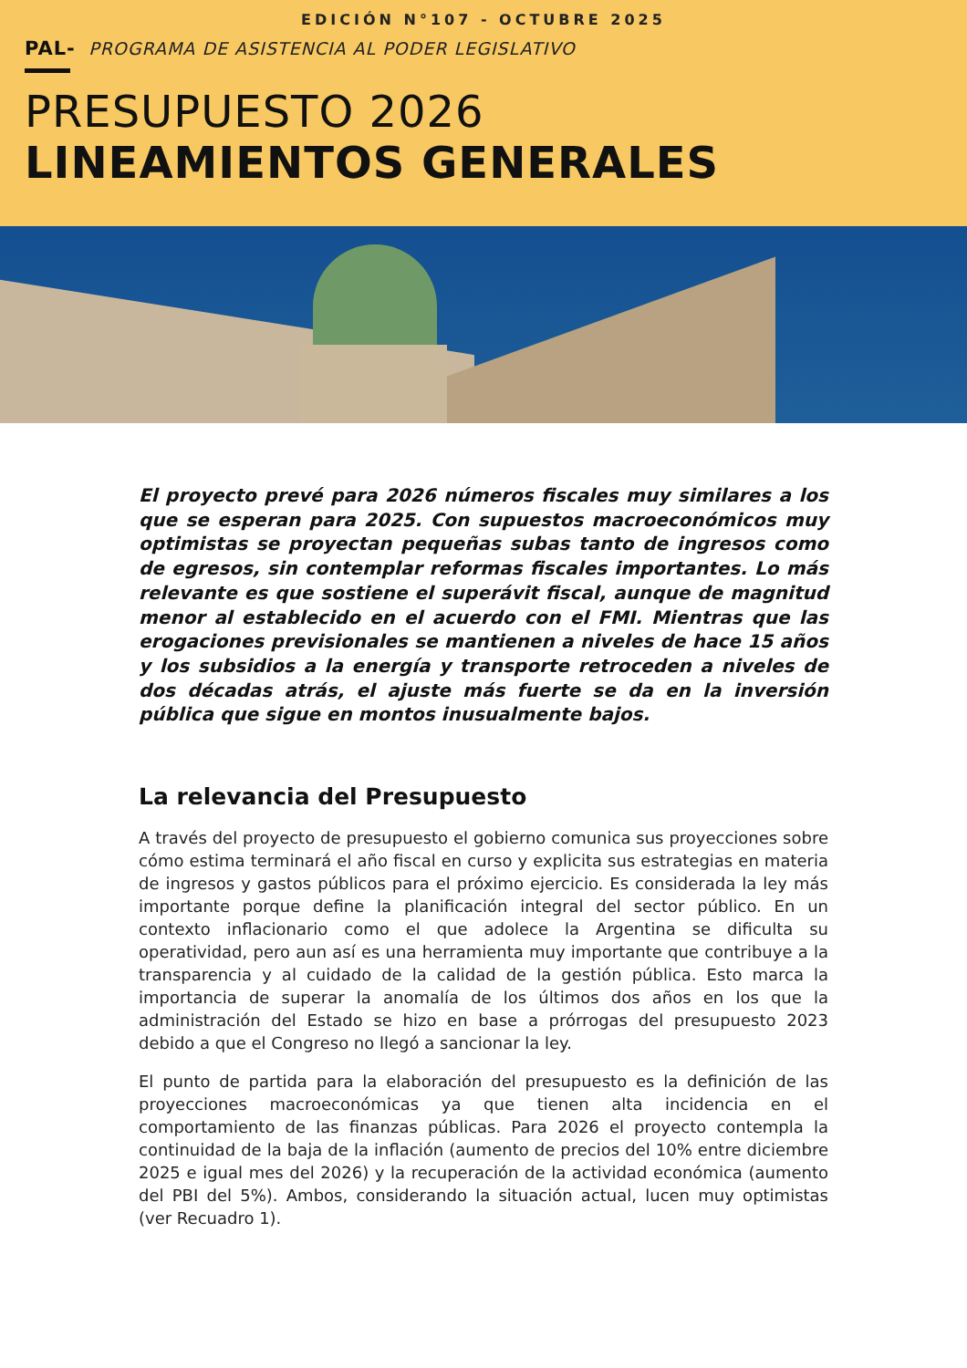EDICIÓN N°107 - OCTUBRE 2025
PAL- PROGRAMA DE ASISTENCIA AL PODER LEGISLATIVO
PRESUPUESTO 2026
LINEAMIENTOS GENERALES
El proyecto prevé para 2026 números fiscales muy similares a los que se esperan para 2025. Con supuestos macroeconómicos muy optimistas se proyectan pequeñas subas tanto de ingresos como de egresos, sin contemplar reformas fiscales importantes. Lo más relevante es que sostiene el superávit fiscal, aunque de magnitud menor al establecido en el acuerdo con el FMI. Mientras que las erogaciones previsionales se mantienen a niveles de hace 15 años y los subsidios a la energía y transporte retroceden a niveles de dos décadas atrás, el ajuste más fuerte se da en la inversión pública que sigue en montos inusualmente bajos.
La relevancia del Presupuesto
A través del proyecto de presupuesto el gobierno comunica sus proyecciones sobre cómo estima terminará el año fiscal en curso y explicita sus estrategias en materia de ingresos y gastos públicos para el próximo ejercicio. Es considerada la ley más importante porque define la planificación integral del sector público. En un contexto inflacionario como el que adolece la Argentina se dificulta su operatividad, pero aun así es una herramienta muy importante que contribuye a la transparencia y al cuidado de la calidad de la gestión pública. Esto marca la importancia de superar la anomalía de los últimos dos años en los que la administración del Estado se hizo en base a prórrogas del presupuesto 2023 debido a que el Congreso no llegó a sancionar la ley.
El punto de partida para la elaboración del presupuesto es la definición de las proyecciones macroeconómicas ya que tienen alta incidencia en el comportamiento de las finanzas públicas. Para 2026 el proyecto contempla la continuidad de la baja de la inflación (aumento de precios del 10% entre diciembre 2025 e igual mes del 2026) y la recuperación de la actividad económica (aumento del PBI del 5%). Ambos, considerando la situación actual, lucen muy optimistas (ver Recuadro 1).